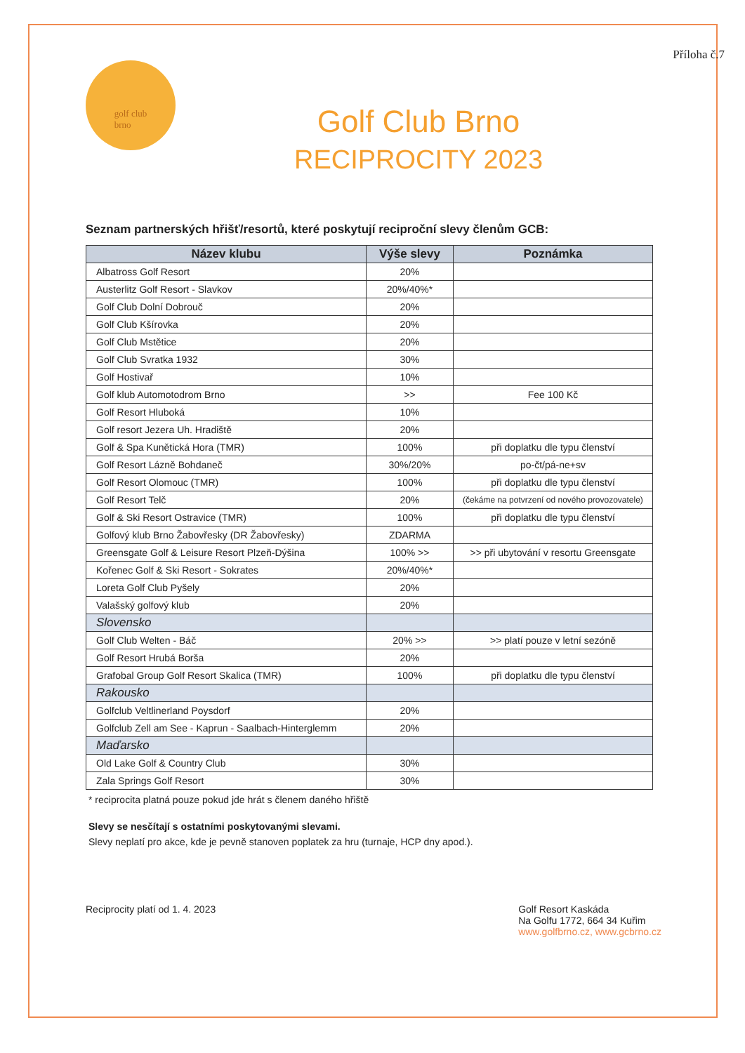Příloha č.7
golf club
brno
Golf Club Brno
RECIPROCITY 2023
Seznam partnerských hřišť/resortů, které poskytují reciproční slevy členům GCB:
| Název klubu | Výše slevy | Poznámka |
| --- | --- | --- |
| Albatross Golf Resort | 20% | |
| Austerlitz Golf Resort - Slavkov | 20%/40%* | |
| Golf Club Dolní Dobrouč | 20% | |
| Golf Club Kšírovka | 20% | |
| Golf Club Mstětice | 20% | |
| Golf Club Svratka 1932 | 30% | |
| Golf Hostivař | 10% | |
| Golf klub Automotodrom Brno | >> | Fee 100 Kč |
| Golf Resort Hluboká | 10% | |
| Golf resort Jezera Uh. Hradiště | 20% | |
| Golf & Spa Kunětická Hora (TMR) | 100% | při doplatku dle typu členství |
| Golf Resort Lázně Bohdaneč | 30%/20% | po-čt/pá-ne+sv |
| Golf Resort Olomouc (TMR) | 100% | při doplatku dle typu členství |
| Golf Resort Telč | 20% | (čekáme na potvrzení od nového provozovatele) |
| Golf & Ski Resort Ostravice (TMR) | 100% | při doplatku dle typu členství |
| Golfový klub Brno Žabovřesky (DR Žabovřesky) | ZDARMA | |
| Greensgate Golf & Leisure Resort Plzeň-Dýšina | 100% >> | >> při ubytování v resortu Greensgate |
| Kořenec Golf & Ski Resort - Sokrates | 20%/40%* | |
| Loreta Golf Club Pyšely | 20% | |
| Valašský golfový klub | 20% | |
| Slovensko | | |
| Golf Club Welten - Báč | 20% >> | >> platí pouze v letní sezóně |
| Golf Resort Hrubá Borša | 20% | |
| Grafobal Group Golf Resort Skalica (TMR) | 100% | při doplatku dle typu členství |
| Rakousko | | |
| Golfclub Veltlinerland Poysdorf | 20% | |
| Golfclub Zell am See - Kaprun - Saalbach-Hinterglemm | 20% | |
| Maďarsko | | |
| Old Lake Golf & Country Club | 30% | |
| Zala Springs Golf Resort | 30% | |
* reciprocita platná pouze pokud jde hrát s členem daného hřiště
Slevy se nesčítají s ostatními poskytovanými slevami.
Slevy neplatí pro akce, kde je pevně stanoven poplatek za hru (turnaje, HCP dny apod.).
Reciprocity platí od 1. 4. 2023
Golf Resort Kaskáda
Na Golfu 1772, 664 34 Kuřim
www.golfbrno.cz, www.gcbrno.cz